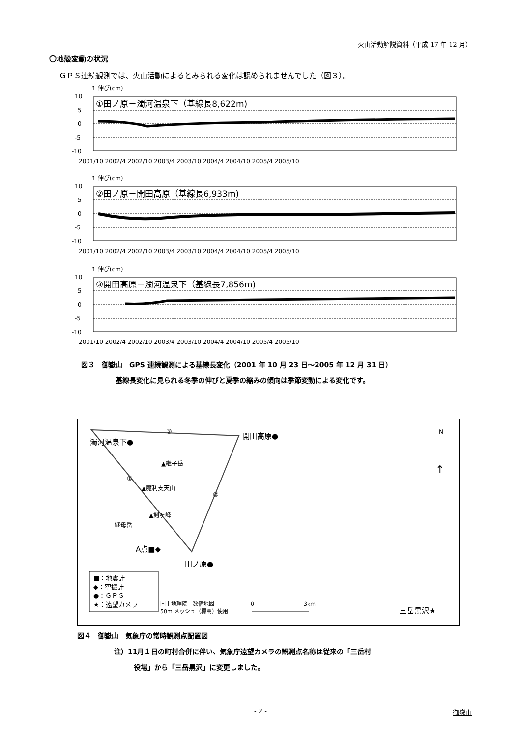火山活動解説資料（平成 17 年 12 月）
〇地殻変動の状況
ＧＰＳ連続観測では、火山活動によるとみられる変化は認められませんでした（図３）。
↑ 伸び(cm)
10
5
0
-5
-10
①田ノ原－濁河温泉下（基線長8,622m)
2001/10 2002/4 2002/10 2003/4 2003/10 2004/4 2004/10 2005/4 2005/10
↑ 伸び(cm)
10
5
0
-5
-10
②田ノ原－開田高原（基線長6,933m)
2001/10 2002/4 2002/10 2003/4 2003/10 2004/4 2004/10 2005/4 2005/10
↑ 伸び(cm)
10
5
0
-5
-10
③開田高原－濁河温泉下（基線長7,856m)
2001/10 2002/4 2002/10 2003/4 2003/10 2004/4 2004/10 2005/4 2005/10
図３　御嶽山　GPS 連続観測による基線長変化（2001 年 10 月 23 日～2005 年 12 月 31 日）
基線長変化に見られる冬季の伸びと夏季の縮みの傾向は季節変動による変化です。
③
①
②
濁河温泉下●
開田高原●
▲継子岳
▲魔利支天山
▲剣ヶ峰
継母岳
A点■◆
田ノ原●
N
↑
■：地震計
◆：空振計
●：ＧＰＳ
★：遠望カメラ
国土地理院　数値地図
50m メッシュ（標高）使用
0
3km
三岳黒沢★
図４　御嶽山　気象庁の常時観測点配置図
注）11月１日の町村合併に伴い、気象庁遠望カメラの観測点名称は従来の「三岳村
役場」から「三岳黒沢」に変更しました。
- 2 - 御嶽山